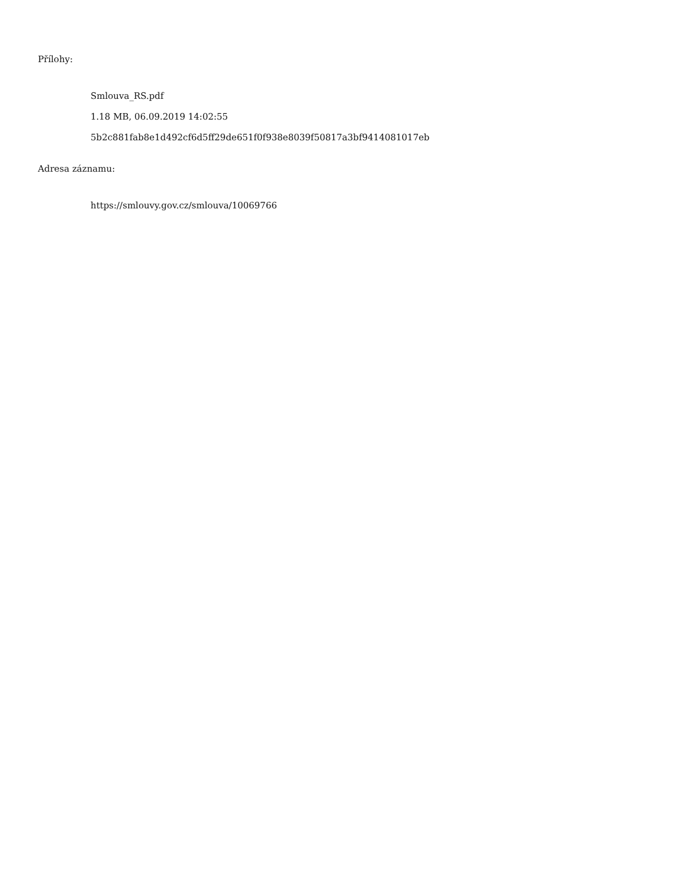Přílohy:
Smlouva_RS.pdf
1.18 MB, 06.09.2019 14:02:55
5b2c881fab8e1d492cf6d5ff29de651f0f938e8039f50817a3bf9414081017eb
Adresa záznamu:
https://smlouvy.gov.cz/smlouva/10069766